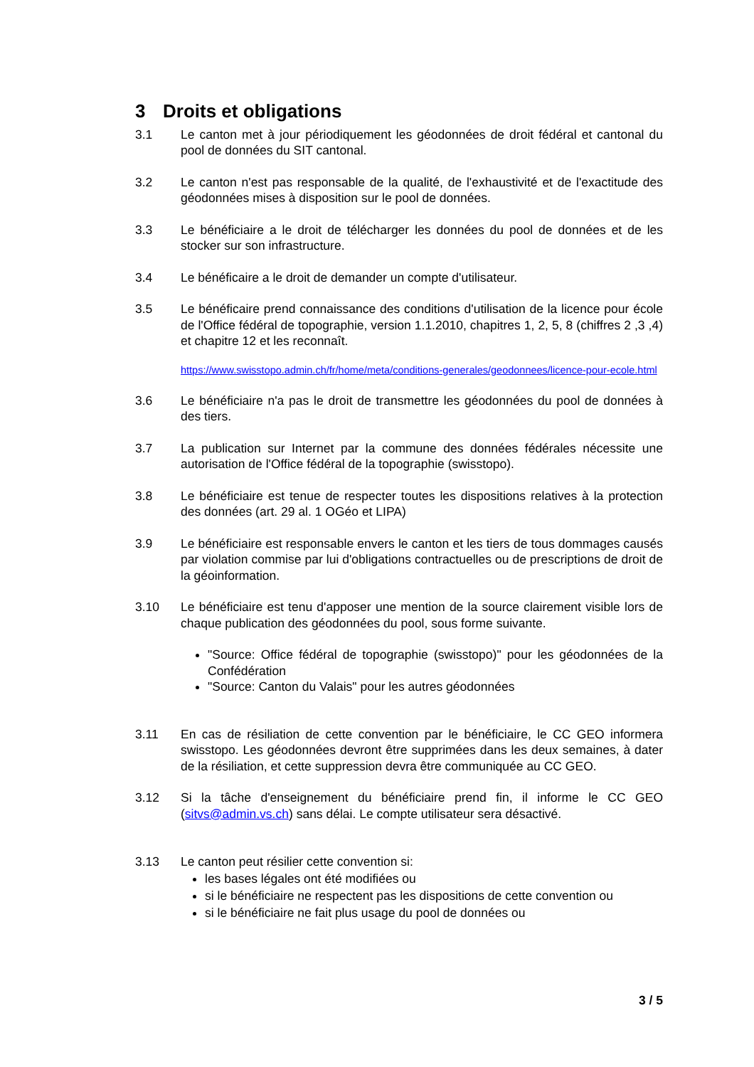3 Droits et obligations
3.1 Le canton met à jour périodiquement les géodonnées de droit fédéral et cantonal du pool de données du SIT cantonal.
3.2 Le canton n'est pas responsable de la qualité, de l'exhaustivité et de l'exactitude des géodonnées mises à disposition sur le pool de données.
3.3 Le bénéficiaire a le droit de télécharger les données du pool de données et de les stocker sur son infrastructure.
3.4 Le bénéficaire a le droit de demander un compte d'utilisateur.
3.5 Le bénéficaire prend connaissance des conditions d'utilisation de la licence pour école de l'Office fédéral de topographie, version 1.1.2010, chapitres 1, 2, 5, 8 (chiffres 2 ,3 ,4) et chapitre 12 et les reconnaît.
https://www.swisstopo.admin.ch/fr/home/meta/conditions-generales/geodonnees/licence-pour-ecole.html
3.6 Le bénéficiaire n'a pas le droit de transmettre les géodonnées du pool de données à des tiers.
3.7 La publication sur Internet par la commune des données fédérales nécessite une autorisation de l'Office fédéral de la topographie (swisstopo).
3.8 Le bénéficiaire est tenue de respecter toutes les dispositions relatives à la protection des données (art. 29 al. 1 OGéo et LIPA)
3.9 Le bénéficiaire est responsable envers le canton et les tiers de tous dommages causés par violation commise par lui d'obligations contractuelles ou de prescriptions de droit de la géoinformation.
3.10 Le bénéficiaire est tenu d'apposer une mention de la source clairement visible lors de chaque publication des géodonnées du pool, sous forme suivante.
"Source: Office fédéral de topographie (swisstopo)" pour les géodonnées de la Confédération
"Source: Canton du Valais" pour les autres géodonnées
3.11 En cas de résiliation de cette convention par le bénéficiaire, le CC GEO informera swisstopo. Les géodonnées devront être supprimées dans les deux semaines, à dater de la résiliation, et cette suppression devra être communiquée au CC GEO.
3.12 Si la tâche d'enseignement du bénéficiaire prend fin, il informe le CC GEO (sitvs@admin.vs.ch) sans délai. Le compte utilisateur sera désactivé.
3.13 Le canton peut résilier cette convention si:
les bases légales ont été modifiées ou
si le bénéficiaire ne respectent pas les dispositions de cette convention ou
si le bénéficiaire ne fait plus usage du pool de données ou
3 / 5